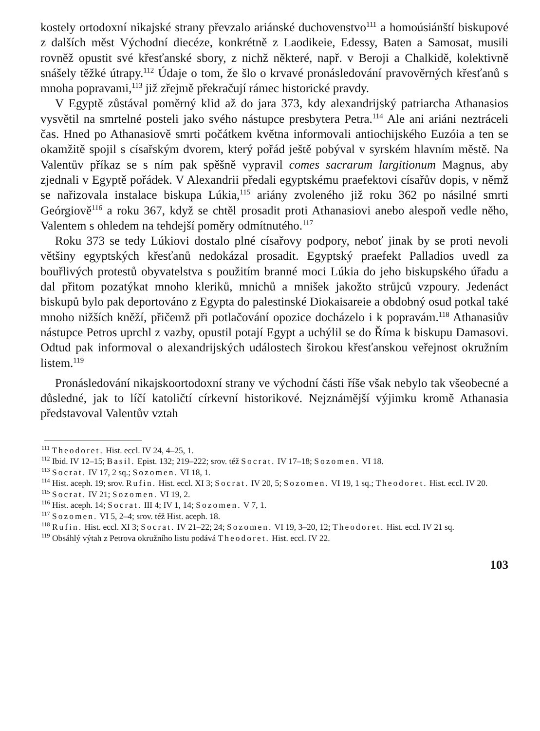kostely ortodoxní nikajské strany převzalo ariánské duchovenstvo<sup>111</sup> a homoúsiánští biskupové z dalších měst Východní diecéze, konkrétně z Laodikeie, Edessy, Baten a Samosat, musili rovněž opustit své křesťanské sbory, z nichž některé, např. v Beroji a Chalkidě, kolektivně snášely těžké útrapy.<sup>112</sup> Údaje o tom, že šlo o krvavé pronásledování pravověrných křesťanů s mnoha popravami,<sup>113</sup> již zřejmě překračují rámec historické pravdy.
V Egyptě zůstával poměrný klid až do jara 373, kdy alexandrijský patriarcha Athanasios vysvětil na smrtelné posteli jako svého nástupce presbytera Petra.<sup>114</sup> Ale ani ariáni neztráceli čas. Hned po Athanasiově smrti počátkem května informovali antiochijského Euzóia a ten se okamžitě spojil s císařským dvorem, který pořád ještě pobýval v syrském hlavním městě. Na Valentův příkaz se s ním pak spěšně vypravil comes sacrarum largitionum Magnus, aby zjednali v Egyptě pořádek. V Alexandrii předali egyptskému praefektovi císařův dopis, v němž se nařizovala instalace biskupa Lúkia,<sup>115</sup> ariány zvoleného již roku 362 po násilné smrti Geórgiově<sup>116</sup> a roku 367, když se chtěl prosadit proti Athanasiovi anebo alespoň vedle něho, Valentem s ohledem na tehdejší poměry odmítnutého.<sup>117</sup>
Roku 373 se tedy Lúkiovi dostalo plné císařovy podpory, neboť jinak by se proti nevoli většiny egyptských křesťanů nedokázal prosadit. Egyptský praefekt Palladios uvedl za bouřlivých protestů obyvatelstva s použitím branné moci Lúkia do jeho biskupského úřadu a dal přitom pozatýkat mnoho kleriků, mnichů a mnišek jakožto strůjců vzpoury. Jedenáct biskupů bylo pak deportováno z Egypta do palestinské Diokaisareie a obdobný osud potkal také mnoho nižších kněží, přičemž při potlačování opozice docházelo i k popravám.<sup>118</sup> Athanasiův nástupce Petros uprchl z vazby, opustil potají Egypt a uchýlil se do Říma k biskupu Damasovi. Odtud pak informoval o alexandrijských událostech širokou křesťanskou veřejnost okružním listem.<sup>119</sup>
Pronásledování nikajskoortodoxní strany ve východní části říše však nebylo tak všeobecné a důsledné, jak to líčí katoličtí církevní historikové. Nejznámější výjimku kromě Athanasia představoval Valentův vztah
<sup>111</sup> Theodoret. Hist. eccl. IV 24, 4–25, 1.
<sup>112</sup> Ibid. IV 12–15; Basil. Epist. 132; 219–222; srov. též Socrat. IV 17–18; Sozomen. VI 18.
<sup>113</sup> Socrat. IV 17, 2 sq.; Sozomen. VI 18, 1.
<sup>114</sup> Hist. aceph. 19; srov. Rufin. Hist. eccl. XI 3; Socrat. IV 20, 5; Sozomen. VI 19, 1 sq.; Theodoret. Hist. eccl. IV 20.
<sup>115</sup> Socrat. IV 21; Sozomen. VI 19, 2.
<sup>116</sup> Hist. aceph. 14; Socrat. III 4; IV 1, 14; Sozomen. V 7, 1.
<sup>117</sup> Sozomen. VI 5, 2–4; srov. též Hist. aceph. 18.
<sup>118</sup> Rufin. Hist. eccl. XI 3; Socrat. IV 21–22; 24; Sozomen. VI 19, 3–20, 12; Theodoret. Hist. eccl. IV 21 sq.
<sup>119</sup> Obsáhlý výtah z Petrova okružního listu podává Theodoret. Hist. eccl. IV 22.
103